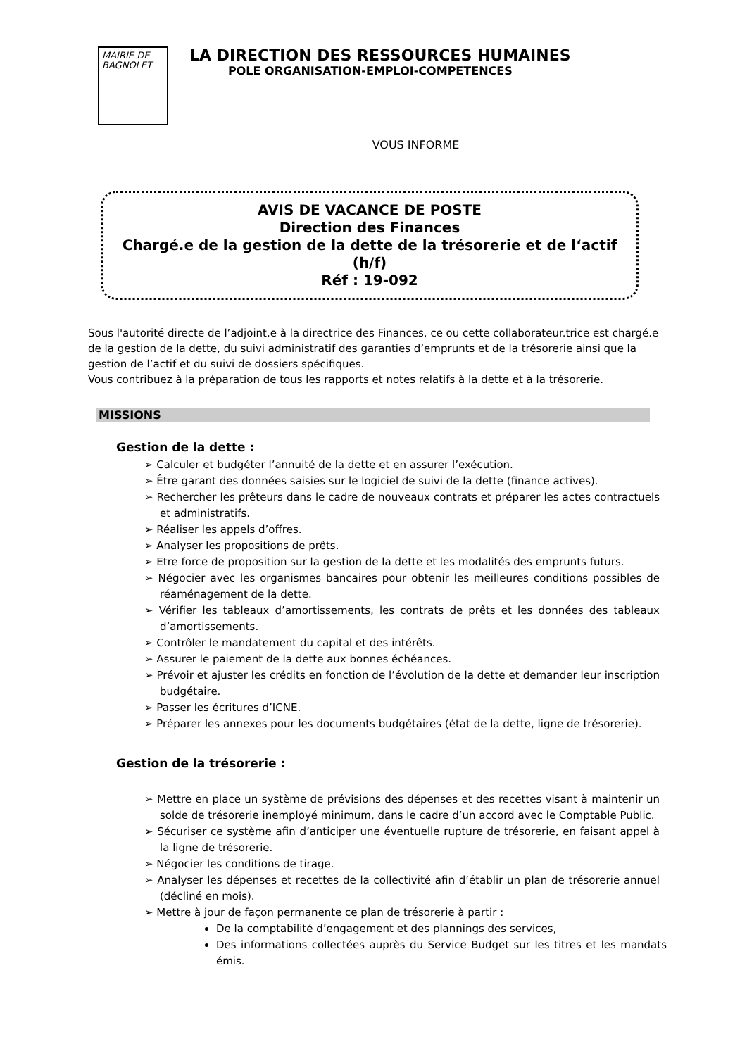MAIRIE DE
BAGNOLET
LA DIRECTION DES RESSOURCES HUMAINES
POLE ORGANISATION-EMPLOI-COMPETENCES
VOUS INFORME
AVIS DE VACANCE DE POSTE
Direction des Finances
Chargé.e de la gestion de la dette de la trésorerie et de l‘actif
(h/f)
Réf : 19-092
Sous l'autorité directe de l’adjoint.e à la directrice des Finances, ce ou cette collaborateur.trice est chargé.e de la gestion de la dette, du suivi administratif des garanties d’emprunts et de la trésorerie ainsi que la gestion de l’actif et du suivi de dossiers spécifiques.
Vous contribuez à la préparation de tous les rapports et notes relatifs à la dette et à la trésorerie.
MISSIONS
Gestion de la dette :
➢ Calculer et budgéter l’annuité de la dette et en assurer l’exécution.
➢ Être garant des données saisies sur le logiciel de suivi de la dette (finance actives).
➢ Rechercher les prêteurs dans le cadre de nouveaux contrats et préparer les actes contractuels et administratifs.
➢ Réaliser les appels d’offres.
➢ Analyser les propositions de prêts.
➢ Etre force de proposition sur la gestion de la dette et les modalités des emprunts futurs.
➢ Négocier avec les organismes bancaires pour obtenir les meilleures conditions possibles de réaménagement de la dette.
➢ Vérifier les tableaux d’amortissements, les contrats de prêts et les données des tableaux d’amortissements.
➢ Contrôler le mandatement du capital et des intérêts.
➢ Assurer le paiement de la dette aux bonnes échéances.
➢ Prévoir et ajuster les crédits en fonction de l’évolution de la dette et demander leur inscription budgétaire.
➢ Passer les écritures d’ICNE.
➢ Préparer les annexes pour les documents budgétaires (état de la dette, ligne de trésorerie).
Gestion de la trésorerie :
➢ Mettre en place un système de prévisions des dépenses et des recettes visant à maintenir un solde de trésorerie inemployé minimum, dans le cadre d’un accord avec le Comptable Public.
➢ Sécuriser ce système afin d’anticiper une éventuelle rupture de trésorerie, en faisant appel à la ligne de trésorerie.
➢ Négocier les conditions de tirage.
➢ Analyser les dépenses et recettes de la collectivité afin d’établir un plan de trésorerie annuel (décliné en mois).
➢ Mettre à jour de façon permanente ce plan de trésorerie à partir :
De la comptabilité d’engagement et des plannings des services,
Des informations collectées auprès du Service Budget sur les titres et les mandats émis.